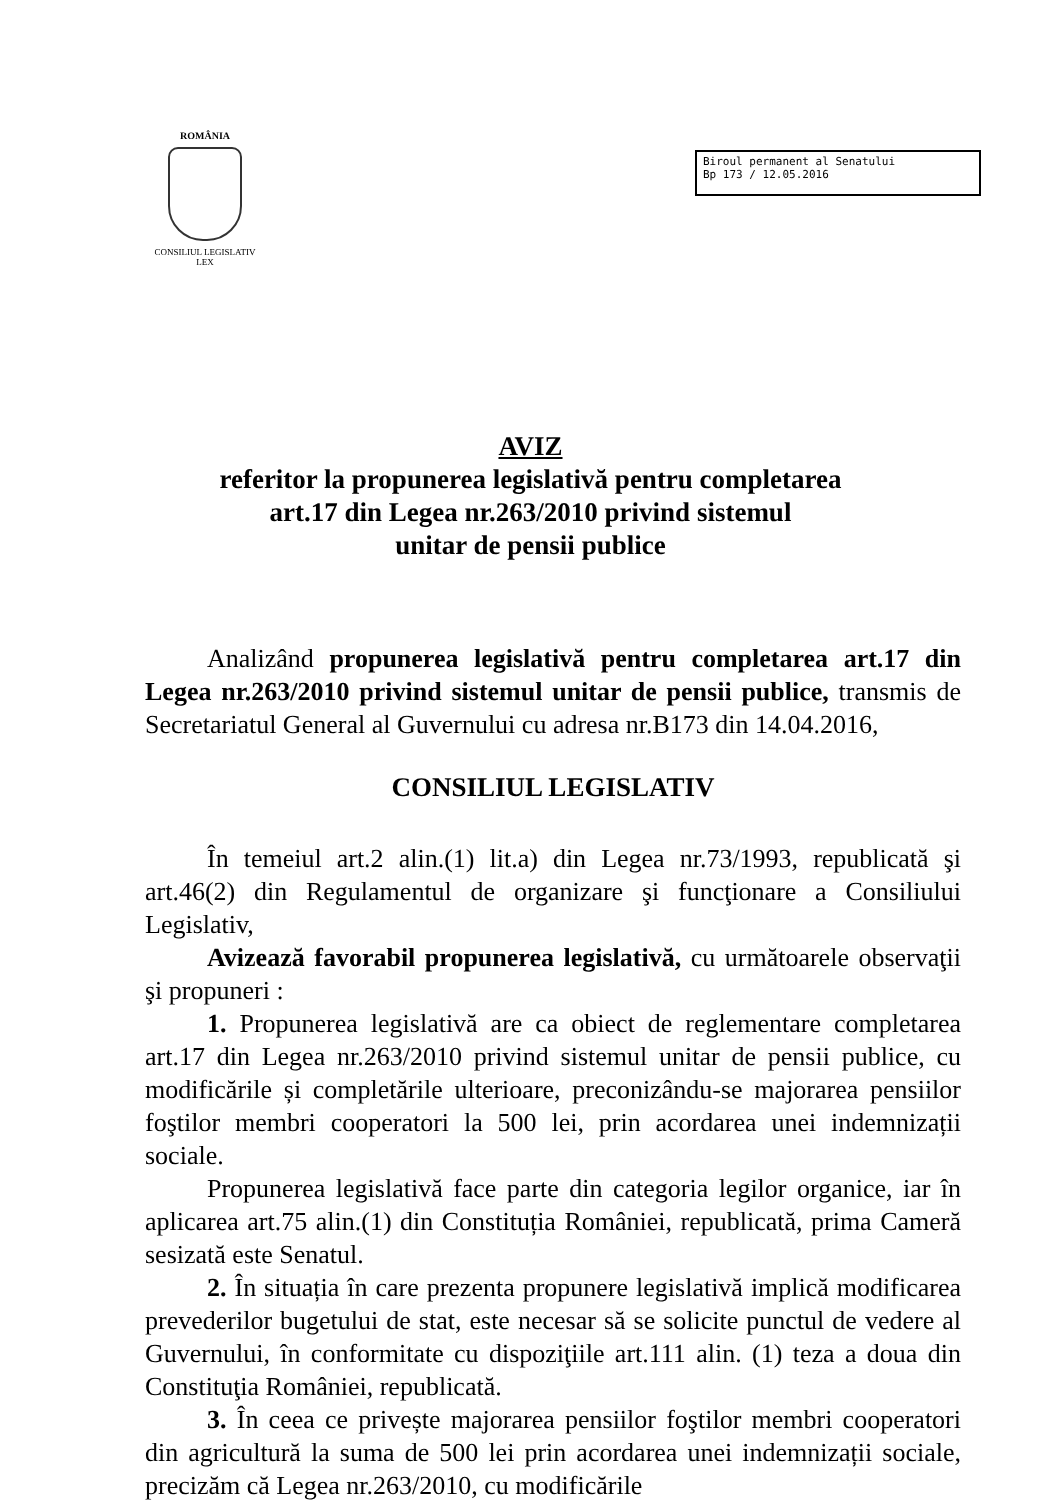ROMÂNIA
CONSILIUL LEGISLATIV
LEX
Biroul permanent al Senatului
Bp 173 / 12.05.2016
AVIZ
referitor la propunerea legislativă pentru completarea
art.17 din Legea nr.263/2010 privind sistemul
unitar de pensii publice
Analizând propunerea legislativă pentru completarea art.17 din Legea nr.263/2010 privind sistemul unitar de pensii publice, transmis de Secretariatul General al Guvernului cu adresa nr.B173 din 14.04.2016,
CONSILIUL LEGISLATIV
În temeiul art.2 alin.(1) lit.a) din Legea nr.73/1993, republicată şi art.46(2) din Regulamentul de organizare şi funcţionare a Consiliului Legislativ,
Avizează favorabil propunerea legislativă, cu următoarele observaţii şi propuneri :
1. Propunerea legislativă are ca obiect de reglementare completarea art.17 din Legea nr.263/2010 privind sistemul unitar de pensii publice, cu modificările și completările ulterioare, preconizându-se majorarea pensiilor foştilor membri cooperatori la 500 lei, prin acordarea unei indemnizații sociale.
Propunerea legislativă face parte din categoria legilor organice, iar în aplicarea art.75 alin.(1) din Constituția României, republicată, prima Cameră sesizată este Senatul.
2. În situația în care prezenta propunere legislativă implică modificarea prevederilor bugetului de stat, este necesar să se solicite punctul de vedere al Guvernului, în conformitate cu dispoziţiile art.111 alin. (1) teza a doua din Constituţia României, republicată.
3. În ceea ce privește majorarea pensiilor foştilor membri cooperatori din agricultură la suma de 500 lei prin acordarea unei indemnizații sociale, precizăm că Legea nr.263/2010, cu modificările